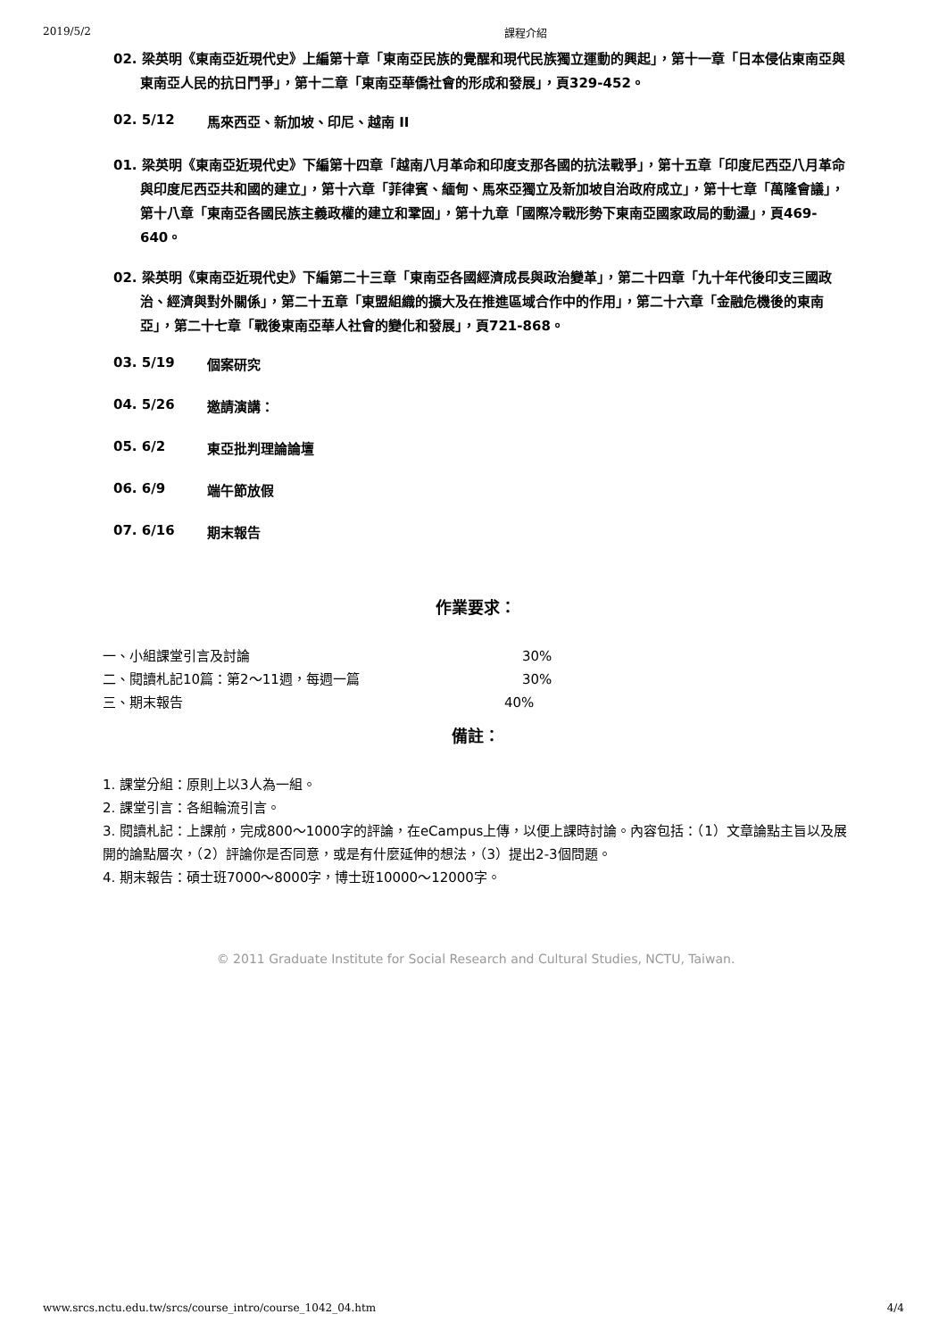2019/5/2 課程介紹
02. 梁英明《東南亞近現代史》上編第十章「東南亞民族的覺醒和現代民族獨立運動的興起」，第十一章「日本侵佔東南亞與東南亞人民的抗日鬥爭」，第十二章「東南亞華僑社會的形成和發展」，頁329-452。
02. 5/12 馬來西亞、新加坡、印尼、越南 II
01. 梁英明《東南亞近現代史》下編第十四章「越南八月革命和印度支那各國的抗法戰爭」，第十五章「印度尼西亞八月革命與印度尼西亞共和國的建立」，第十六章「菲律賓、緬甸、馬來亞獨立及新加坡自治政府成立」，第十七章「萬隆會議」，第十八章「東南亞各國民族主義政權的建立和鞏固」，第十九章「國際冷戰形勢下東南亞國家政局的動盪」，頁469-640。
02. 梁英明《東南亞近現代史》下編第二十三章「東南亞各國經濟成長與政治變革」，第二十四章「九十年代後印支三國政治、經濟與對外關係」，第二十五章「東盟組織的擴大及在推進區域合作中的作用」，第二十六章「金融危機後的東南亞」，第二十七章「戰後東南亞華人社會的變化和發展」，頁721-868。
03. 5/19 個案研究
04. 5/26 邀請演講：
05. 6/2 東亞批判理論論壇
06. 6/9 端午節放假
07. 6/16 期末報告
作業要求：
一、小組課堂引言及討論 30%
二、閱讀札記10篇：第2～11週，每週一篇 30%
三、期末報告 40%
備註：
1. 課堂分組：原則上以3人為一組。
2. 課堂引言：各組輪流引言。
3. 閱讀札記：上課前，完成800～1000字的評論，在eCampus上傳，以便上課時討論。內容包括：（1）文章論點主旨以及展開的論點層次，（2）評論你是否同意，或是有什麼延伸的想法，（3）提出2-3個問題。
4. 期末報告：碩士班7000～8000字，博士班10000～12000字。
© 2011 Graduate Institute for Social Research and Cultural Studies, NCTU, Taiwan.
www.srcs.nctu.edu.tw/srcs/course_intro/course_1042_04.htm 4/4